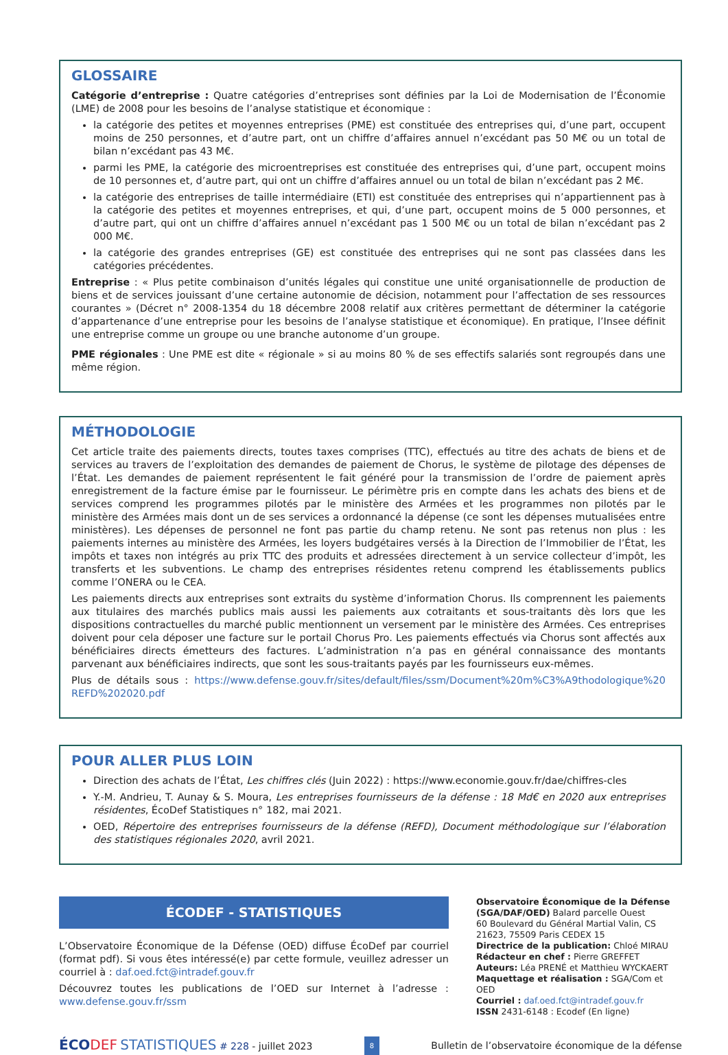GLOSSAIRE
Catégorie d’entreprise : Quatre catégories d’entreprises sont définies par la Loi de Modernisation de l’Économie (LME) de 2008 pour les besoins de l’analyse statistique et économique :
la catégorie des petites et moyennes entreprises (PME) est constituée des entreprises qui, d’une part, occupent moins de 250 personnes, et d’autre part, ont un chiffre d’affaires annuel n’excédant pas 50 M€ ou un total de bilan n’excédant pas 43 M€.
parmi les PME, la catégorie des microentreprises est constituée des entreprises qui, d’une part, occupent moins de 10 personnes et, d’autre part, qui ont un chiffre d’affaires annuel ou un total de bilan n’excédant pas 2 M€.
la catégorie des entreprises de taille intermédiaire (ETI) est constituée des entreprises qui n’appartiennent pas à la catégorie des petites et moyennes entreprises, et qui, d’une part, occupent moins de 5 000 personnes, et d’autre part, qui ont un chiffre d’affaires annuel n’excédant pas 1 500 M€ ou un total de bilan n’excédant pas 2 000 M€.
la catégorie des grandes entreprises (GE) est constituée des entreprises qui ne sont pas classées dans les catégories précédentes.
Entreprise : « Plus petite combinaison d’unités légales qui constitue une unité organisationnelle de production de biens et de services jouissant d’une certaine autonomie de décision, notamment pour l’affectation de ses ressources courantes » (Décret n° 2008-1354 du 18 décembre 2008 relatif aux critères permettant de déterminer la catégorie d’appartenance d’une entreprise pour les besoins de l’analyse statistique et économique). En pratique, l’Insee définit une entreprise comme un groupe ou une branche autonome d’un groupe.
PME régionales : Une PME est dite « régionale » si au moins 80 % de ses effectifs salariés sont regroupés dans une même région.
MÉTHODOLOGIE
Cet article traite des paiements directs, toutes taxes comprises (TTC), effectués au titre des achats de biens et de services au travers de l’exploitation des demandes de paiement de Chorus, le système de pilotage des dépenses de l’État. Les demandes de paiement représentent le fait généré pour la transmission de l’ordre de paiement après enregistrement de la facture émise par le fournisseur. Le périmètre pris en compte dans les achats des biens et de services comprend les programmes pilotés par le ministère des Armées et les programmes non pilotés par le ministère des Armées mais dont un de ses services a ordonnancé la dépense (ce sont les dépenses mutualisées entre ministères). Les dépenses de personnel ne font pas partie du champ retenu. Ne sont pas retenus non plus : les paiements internes au ministère des Armées, les loyers budgétaires versés à la Direction de l’Immobilier de l’État, les impôts et taxes non intégrés au prix TTC des produits et adressées directement à un service collecteur d’impôt, les transferts et les subventions. Le champ des entreprises résidentes retenu comprend les établissements publics comme l’ONERA ou le CEA.
Les paiements directs aux entreprises sont extraits du système d’information Chorus. Ils comprennent les paiements aux titulaires des marchés publics mais aussi les paiements aux cotraitants et sous-traitants dès lors que les dispositions contractuelles du marché public mentionnent un versement par le ministère des Armées. Ces entreprises doivent pour cela déposer une facture sur le portail Chorus Pro. Les paiements effectués via Chorus sont affectés aux bénéficiaires directs émetteurs des factures. L’administration n’a pas en général connaissance des montants parvenant aux bénéficiaires indirects, que sont les sous-traitants payés par les fournisseurs eux-mêmes.
Plus de détails sous : https://www.defense.gouv.fr/sites/default/files/ssm/Document%20m%C3%A9thodologique%20 REFD%202020.pdf
POUR ALLER PLUS LOIN
Direction des achats de l’État, Les chiffres clés (Juin 2022) : https://www.economie.gouv.fr/dae/chiffres-cles
Y.-M. Andrieu, T. Aunay & S. Moura, Les entreprises fournisseurs de la défense : 18 Md€ en 2020 aux entreprises résidentes, ÉcoDef Statistiques n° 182, mai 2021.
OED, Répertoire des entreprises fournisseurs de la défense (REFD), Document méthodologique sur l’élaboration des statistiques régionales 2020, avril 2021.
ÉCODEF - STATISTIQUES
L’Observatoire Économique de la Défense (OED) diffuse ÉcoDef par courriel (format pdf). Si vous êtes intéressé(e) par cette formule, veuillez adresser un courriel à : daf.oed.fct@intradef.gouv.fr
Découvrez toutes les publications de l’OED sur Internet à l’adresse : www.defense.gouv.fr/ssm
Observatoire Économique de la Défense (SGA/DAF/OED) Balard parcelle Ouest
60 Boulevard du Général Martial Valin, CS 21623, 75509 Paris CEDEX 15
Directrice de la publication: Chloé MIRAU
Rédacteur en chef : Pierre GREFFET
Auteurs: Léa PRENÉ et Matthieu WYCKAERT
Maquettage et réalisation : SGA/Com et OED
Courriel : daf.oed.fct@intradef.gouv.fr
ISSN 2431-6148 : Ecodef (En ligne)
ÉCO DEF STATISTIQUES # 228 - juillet 2023
8
Bulletin de l’observatoire économique de la défense